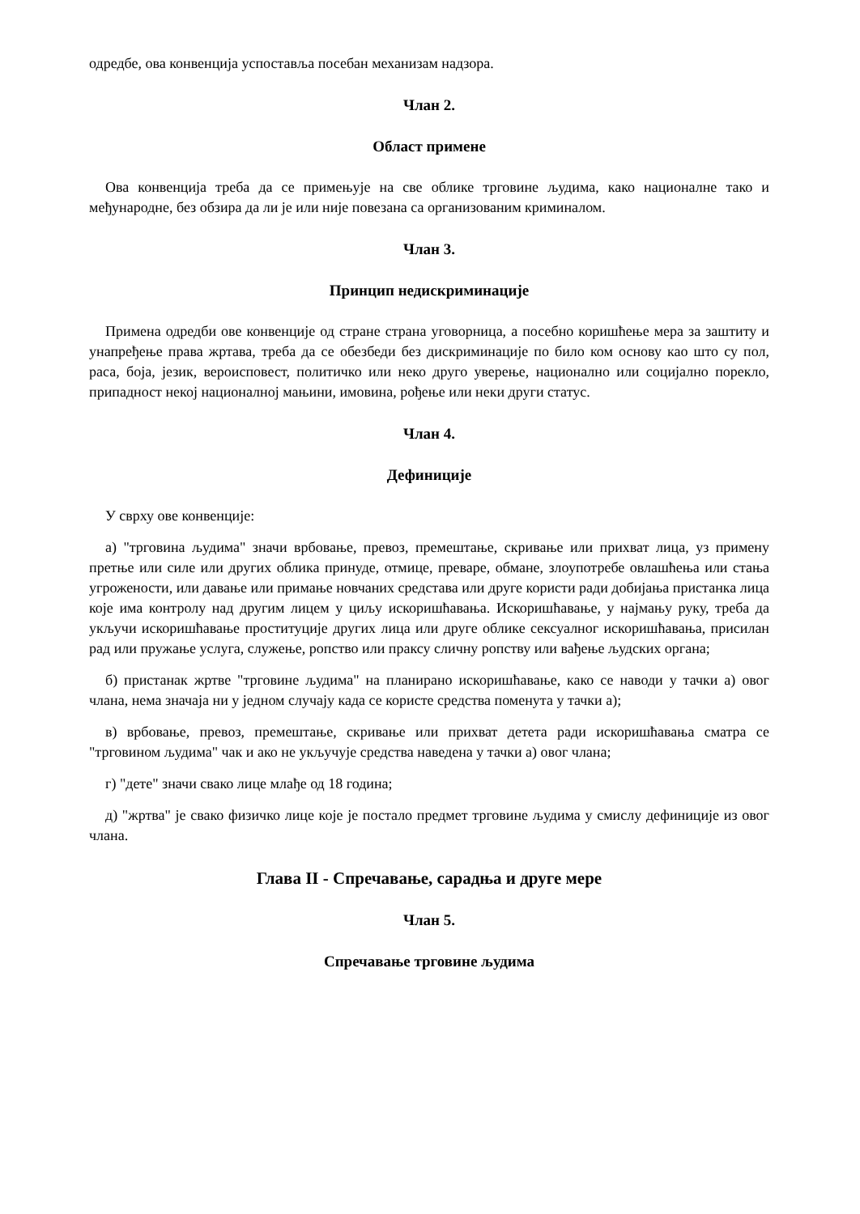одредбе, ова конвенција успоставља посебан механизам надзора.
Члан 2.
Област примене
Ова конвенција треба да се примењује на све облике трговине људима, како националне тако и међународне, без обзира да ли је или није повезана са организованим криминалом.
Члан 3.
Принцип недискриминације
Примена одредби ове конвенције од стране страна уговорница, а посебно коришћење мера за заштиту и унапређење права жртава, треба да се обезбеди без дискриминације по било ком основу као што су пол, раса, боја, језик, вероисповест, политичко или неко друго уверење, национално или социјално порекло, припадност некој националној мањини, имовина, рођење или неки други статус.
Члан 4.
Дефиниције
У сврху ове конвенције:
а) "трговина људима" значи врбовање, превоз, премештање, скривање или прихват лица, уз примену претње или силе или других облика принуде, отмице, преваре, обмане, злоупотребе овлашћења или стања угрожености, или давање или примање новчаних средстава или друге користи ради добијања пристанка лица које има контролу над другим лицем у циљу искоришћавања. Искоришћавање, у најмању руку, треба да укључи искоришћавање проституције других лица или друге облике сексуалног искоришћавања, присилан рад или пружање услуга, служење, ропство или праксу сличну ропству или вађење људских органа;
б) пристанак жртве "трговине људима" на планирано искоришћавање, како се наводи у тачки а) овог члана, нема значаја ни у једном случају када се користе средства поменута у тачки а);
в) врбовање, превоз, премештање, скривање или прихват детета ради искоришћавања сматра се "трговином људима" чак и ако не укључује средства наведена у тачки а) овог члана;
г) "дете" значи свако лице млађе од 18 година;
д) "жртва" је свако физичко лице које је постало предмет трговине људима у смислу дефиниције из овог члана.
Глава II - Спречавање, сарадња и друге мере
Члан 5.
Спречавање трговине људима